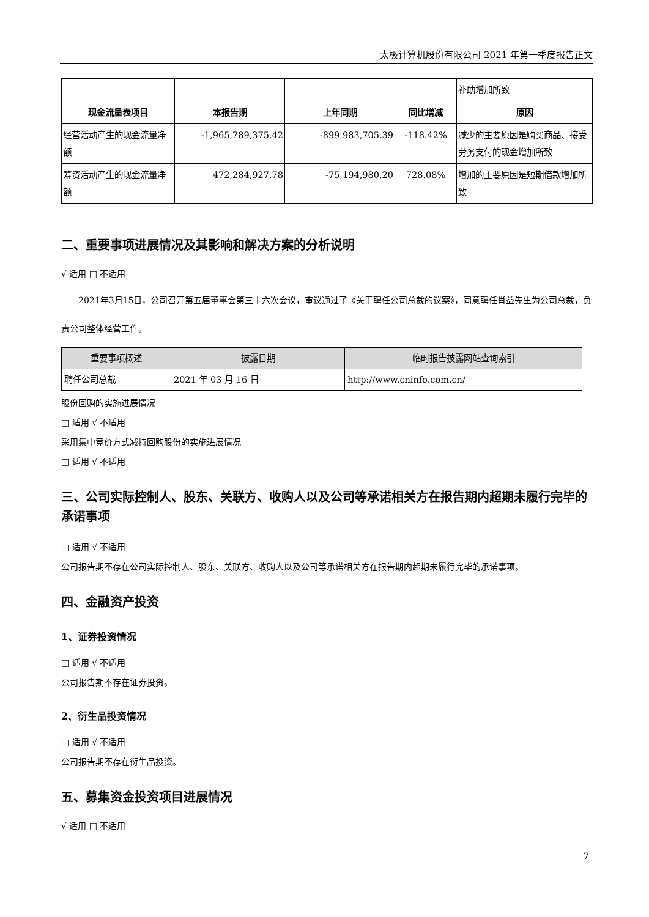太极计算机股份有限公司 2021 年第一季度报告正文
| | | | | 补助增加所致 |
| 现金流量表项目 | 本报告期 | 上年同期 | 同比增减 | 原因 |
| 经营活动产生的现金流量净额 | -1,965,789,375.42 | -899,983,705.39 | -118.42% | 减少的主要原因是购买商品、接受劳务支付的现金增加所致 |
| 筹资活动产生的现金流量净额 | 472,284,927.78 | -75,194,980.20 | 728.08% | 增加的主要原因是短期借款增加所致 |
二、重要事项进展情况及其影响和解决方案的分析说明
√ 适用 □ 不适用
2021年3月15日，公司召开第五届董事会第三十六次会议，审议通过了《关于聘任公司总裁的议案》，同意聘任肖益先生为公司总裁，负责公司整体经营工作。
| 重要事项概述 | 披露日期 | 临时报告披露网站查询索引 |
| --- | --- | --- |
| 聘任公司总裁 | 2021 年 03 月 16 日 | http://www.cninfo.com.cn/ |
股份回购的实施进展情况
□ 适用 √ 不适用
采用集中竞价方式减持回购股份的实施进展情况
□ 适用 √ 不适用
三、公司实际控制人、股东、关联方、收购人以及公司等承诺相关方在报告期内超期未履行完毕的承诺事项
□ 适用 √ 不适用
公司报告期不存在公司实际控制人、股东、关联方、收购人以及公司等承诺相关方在报告期内超期未履行完毕的承诺事项。
四、金融资产投资
1、证券投资情况
□ 适用 √ 不适用
公司报告期不存在证券投资。
2、衍生品投资情况
□ 适用 √ 不适用
公司报告期不存在衍生品投资。
五、募集资金投资项目进展情况
√ 适用 □ 不适用
7